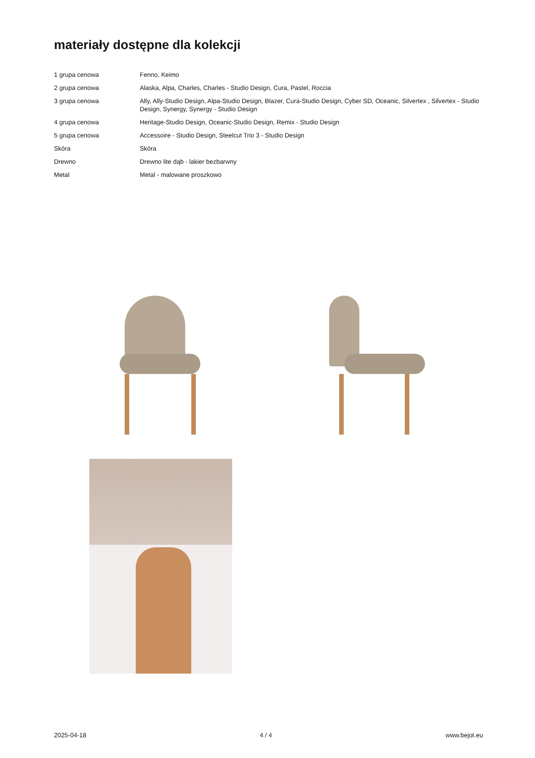materiały dostępne dla kolekcji
| 1 grupa cenowa | Fenno, Keimo |
| 2 grupa cenowa | Alaska, Alpa, Charles, Charles - Studio Design, Cura, Pastel, Roccia |
| 3 grupa cenowa | Ally, Ally-Studio Design, Alpa-Studio Design, Blazer, Cura-Studio Design, Cyber SD, Oceanic, Silvertex , Silvertex - Studio Design, Synergy, Synergy - Studio Design |
| 4 grupa cenowa | Heritage-Studio Design, Oceanic-Studio Design, Remix - Studio Design |
| 5 grupa cenowa | Accessoire - Studio Design, Steelcut Trio 3 - Studio Design |
| Skóra | Skóra |
| Drewno | Drewno lite dąb - lakier bezbarwny |
| Metal | Metal - malowane proszkowo |
2025-04-18 4 / 4 www.bejot.eu